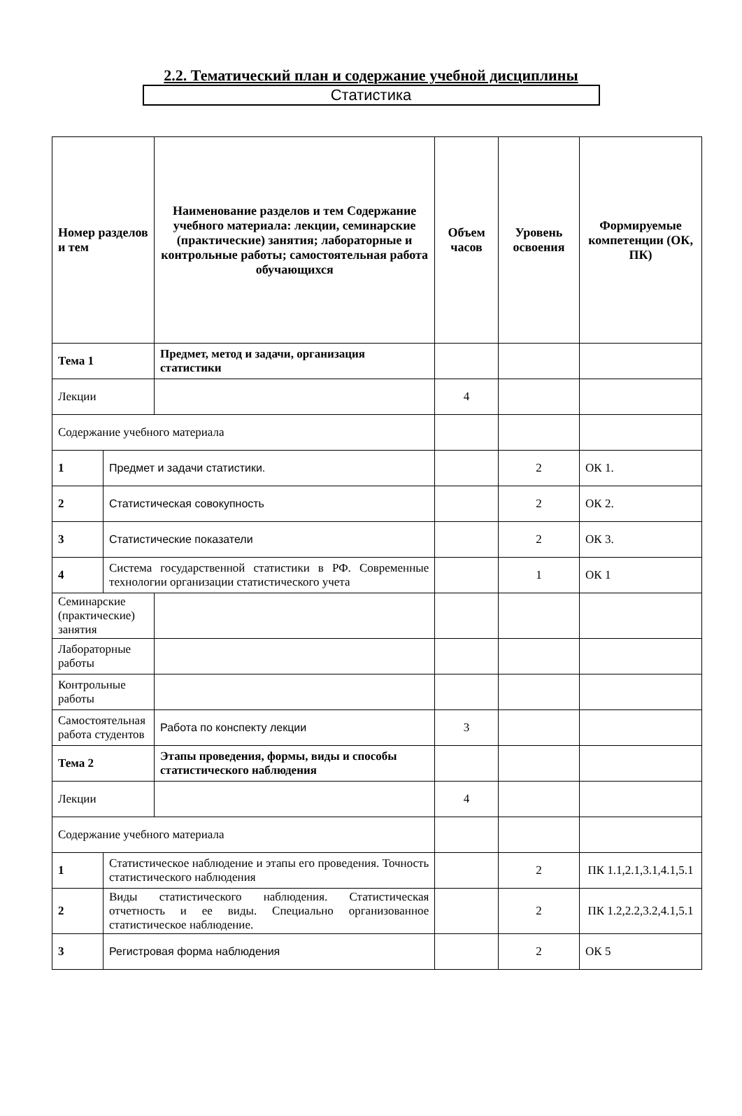2.2. Тематический план и содержание учебной дисциплины
Статистика
| Номер разделов и тем | | Наименование разделов и тем Содержание учебного материала: лекции, семинарские (практические) занятия; лабораторные и контрольные работы; самостоятельная работа обучающихся | Объем часов | Уровень освоения | Формируемые компетенции (ОК, ПК) |
| --- | --- | --- | --- | --- | --- |
| Тема 1 | | Предмет, метод и задачи, организация статистики | | | |
| Лекции | | | 4 | | |
| Содержание учебного материала | | | | | |
| 1 | Предмет и задачи статистики. | | | 2 | ОК 1. |
| 2 | Статистическая совокупность | | | 2 | ОК 2. |
| 3 | Статистические показатели | | | 2 | ОК 3. |
| 4 | Система государственной статистики в РФ. Современные технологии организации статистического учета | | | 1 | ОК 1 |
| Семинарские (практические) занятия | | | | | |
| Лабораторные работы | | | | | |
| Контрольные работы | | | | | |
| Самостоятельная работа студентов | | Работа по конспекту лекции | 3 | | |
| Тема 2 | | Этапы проведения, формы, виды и способы статистического наблюдения | | | |
| Лекции | | | 4 | | |
| Содержание учебного материала | | | | | |
| 1 | Статистическое наблюдение и этапы его проведения. Точность статистического наблюдения | | | 2 | ПК 1.1,2.1,3.1,4.1,5.1 |
| 2 | Виды статистического наблюдения. Статистическая отчетность и ее виды. Специально организованное статистическое наблюдение. | | | 2 | ПК 1.2,2.2,3.2,4.1,5.1 |
| 3 | Регистровая форма наблюдения | | | 2 | ОК 5 |